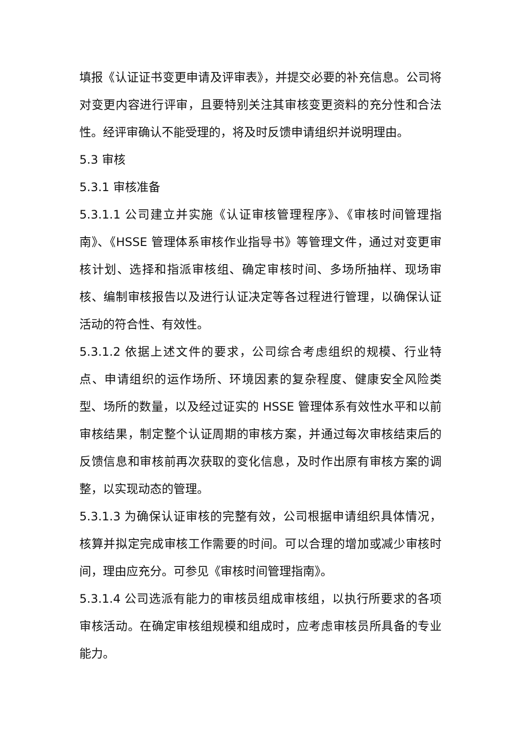填报《认证证书变更申请及评审表》，并提交必要的补充信息。公司将对变更内容进行评审，且要特别关注其审核变更资料的充分性和合法性。经评审确认不能受理的，将及时反馈申请组织并说明理由。
5.3 审核
5.3.1 审核准备
5.3.1.1 公司建立并实施《认证审核管理程序》、《审核时间管理指南》、《HSSE 管理体系审核作业指导书》等管理文件，通过对变更审核计划、选择和指派审核组、确定审核时间、多场所抽样、现场审核、编制审核报告以及进行认证决定等各过程进行管理，以确保认证活动的符合性、有效性。
5.3.1.2 依据上述文件的要求，公司综合考虑组织的规模、行业特点、申请组织的运作场所、环境因素的复杂程度、健康安全风险类型、场所的数量，以及经过证实的 HSSE 管理体系有效性水平和以前审核结果，制定整个认证周期的审核方案，并通过每次审核结束后的反馈信息和审核前再次获取的变化信息，及时作出原有审核方案的调整，以实现动态的管理。
5.3.1.3 为确保认证审核的完整有效，公司根据申请组织具体情况，核算并拟定完成审核工作需要的时间。可以合理的增加或减少审核时间，理由应充分。可参见《审核时间管理指南》。
5.3.1.4 公司选派有能力的审核员组成审核组，以执行所要求的各项审核活动。在确定审核组规模和组成时，应考虑审核员所具备的专业能力。